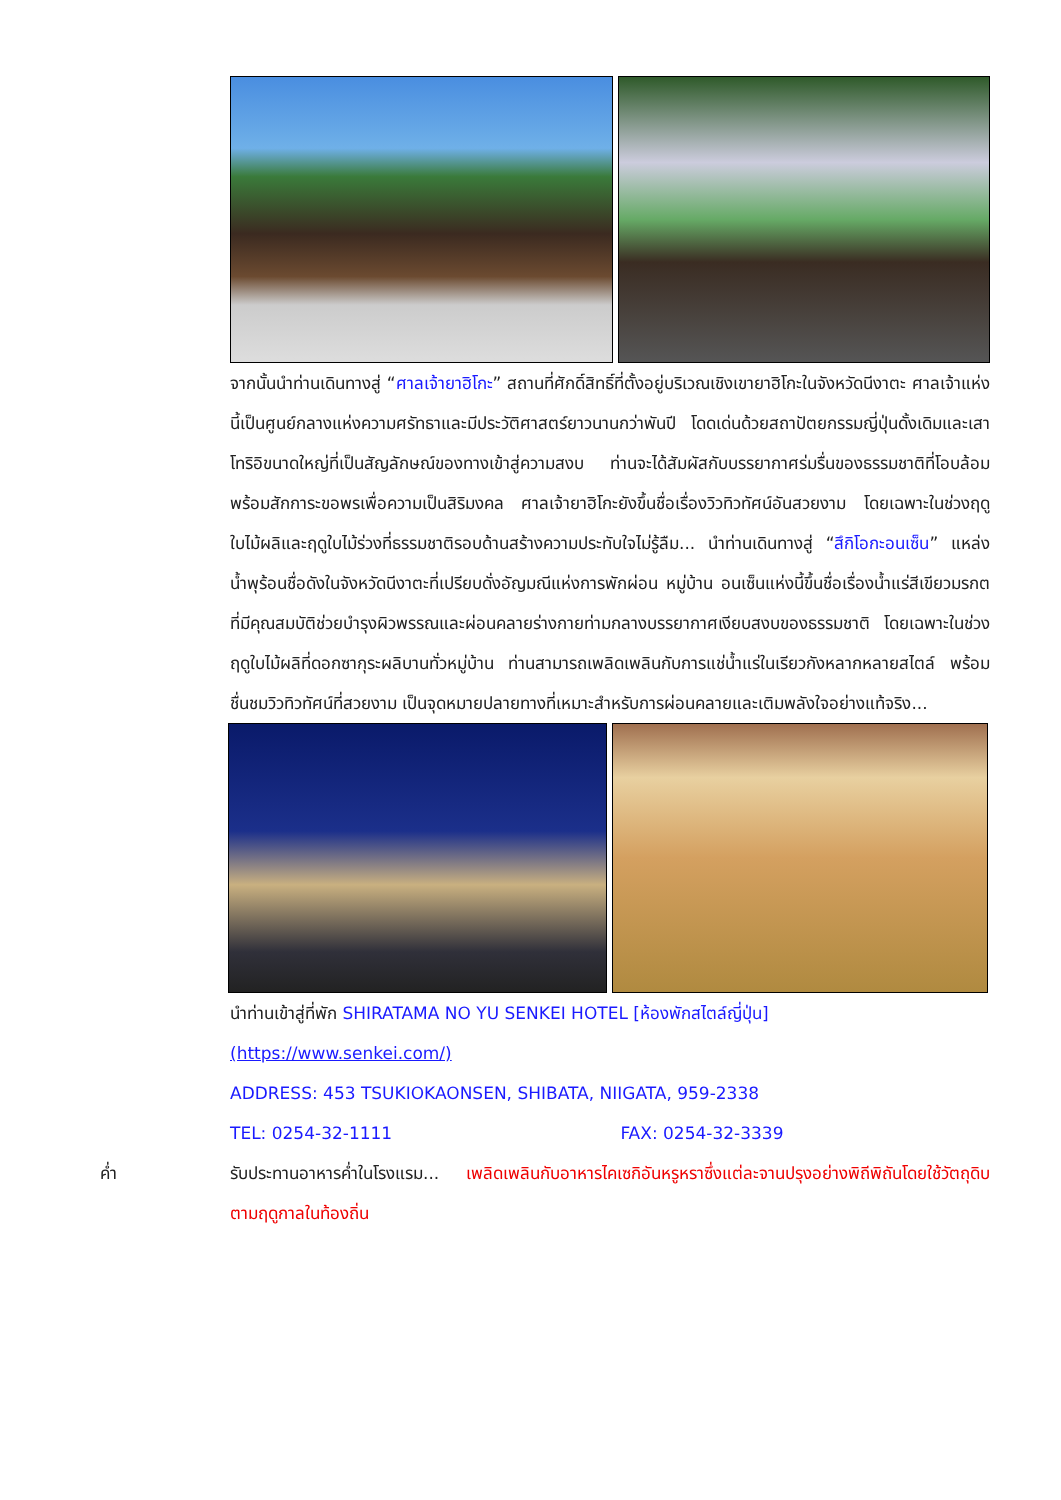จากนั้นนำท่านเดินทางสู่ “ศาลเจ้ายาฮิโกะ” สถานที่ศักดิ์สิทธิ์ที่ตั้งอยู่บริเวณเชิงเขายาฮิโกะในจังหวัดนีงาตะ ศาลเจ้าแห่งนี้เป็นศูนย์กลางแห่งความศรัทธาและมีประวัติศาสตร์ยาวนานกว่าพันปี โดดเด่นด้วยสถาปัตยกรรมญี่ปุ่นดั้งเดิมและเสาโทริอิขนาดใหญ่ที่เป็นสัญลักษณ์ของทางเข้าสู่ความสงบ ท่านจะได้สัมผัสกับบรรยากาศร่มรื่นของธรรมชาติที่โอบล้อม พร้อมสักการะขอพรเพื่อความเป็นสิริมงคล ศาลเจ้ายาฮิโกะยังขึ้นชื่อเรื่องวิวทิวทัศน์อันสวยงาม โดยเฉพาะในช่วงฤดูใบไม้ผลิและฤดูใบไม้ร่วงที่ธรรมชาติรอบด้านสร้างความประทับใจไม่รู้ลืม... นำท่านเดินทางสู่ “สึกิโอกะอนเซ็น” แหล่งน้ำพุร้อนชื่อดังในจังหวัดนีงาตะที่เปรียบดั่งอัญมณีแห่งการพักผ่อน หมู่บ้าน อนเซ็นแห่งนี้ขึ้นชื่อเรื่องน้ำแร่สีเขียวมรกตที่มีคุณสมบัติช่วยบำรุงผิวพรรณและผ่อนคลายร่างกายท่ามกลางบรรยากาศเงียบสงบของธรรมชาติ โดยเฉพาะในช่วงฤดูใบไม้ผลิที่ดอกซากุระผลิบานทั่วหมู่บ้าน ท่านสามารถเพลิดเพลินกับการแช่น้ำแร่ในเรียวกังหลากหลายสไตล์ พร้อมชื่นชมวิวทิวทัศน์ที่สวยงาม เป็นจุดหมายปลายทางที่เหมาะสำหรับการผ่อนคลายและเติมพลังใจอย่างแท้จริง...
นำท่านเข้าสู่ที่พัก SHIRATAMA NO YU SENKEI HOTEL [ห้องพักสไตล์ญี่ปุ่น]
(https://www.senkei.com/)
ADDRESS: 453 TSUKIOKAONSEN, SHIBATA, NIIGATA, 959-2338
TEL: 0254-32-1111 FAX: 0254-32-3339
ค่ำ รับประทานอาหารค่ำในโรงแรม... เพลิดเพลินกับอาหารไคเซกิอันหรูหราซึ่งแต่ละจานปรุงอย่างพิถีพิถันโดยใช้วัตถุดิบตามฤดูกาลในท้องถิ่น